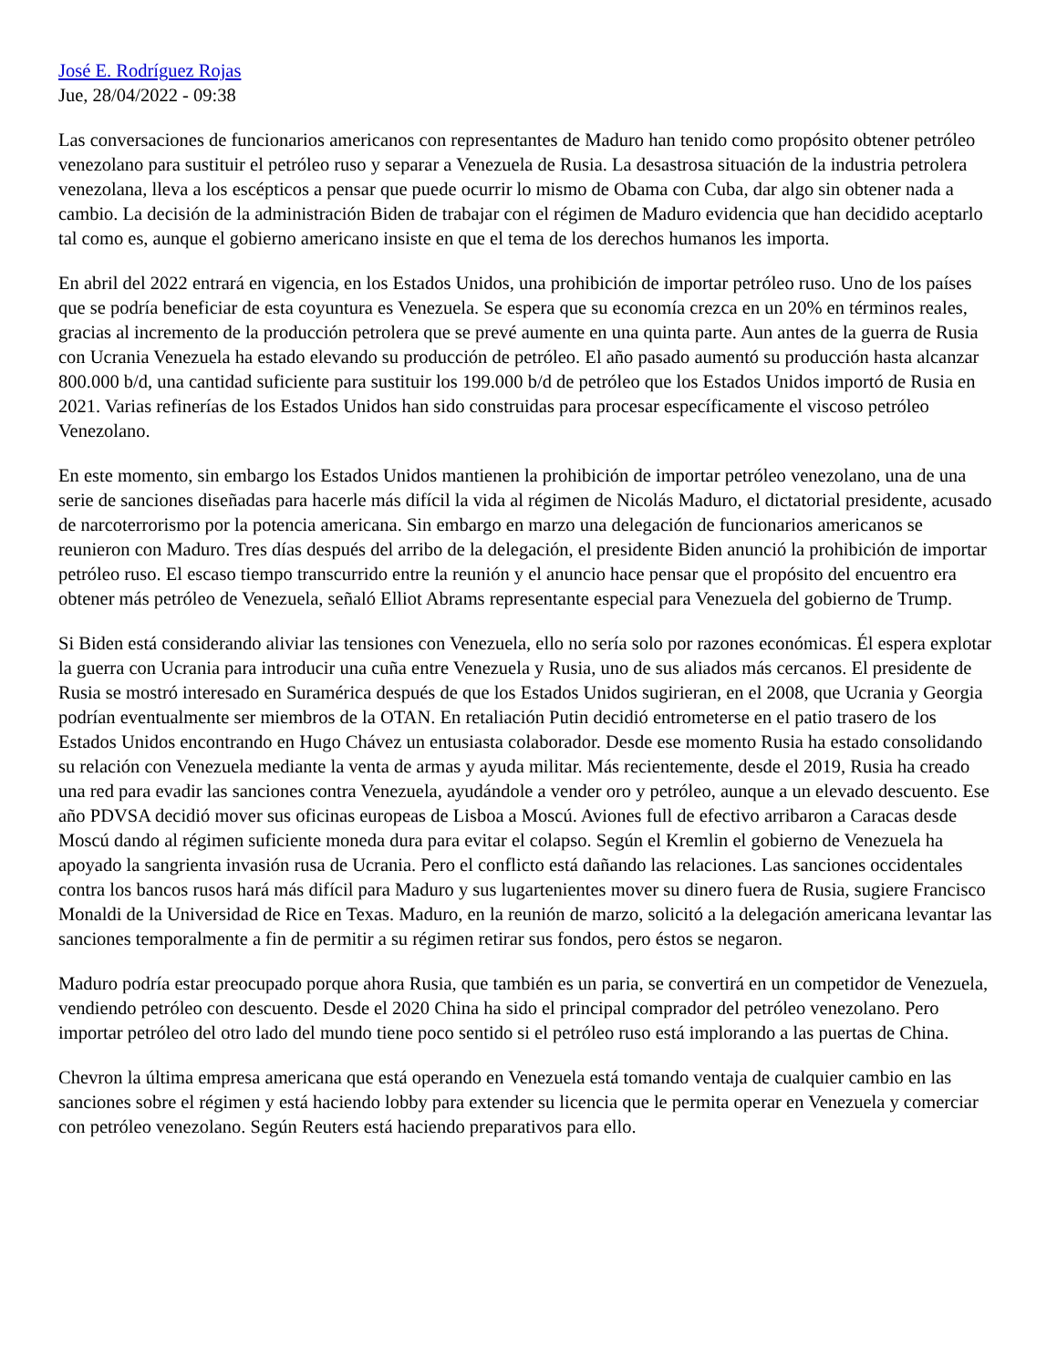José E. Rodríguez Rojas
Jue, 28/04/2022 - 09:38
Las conversaciones de funcionarios americanos con representantes de Maduro han tenido como propósito obtener petróleo venezolano para sustituir el petróleo ruso y separar a Venezuela de Rusia. La desastrosa situación de la industria petrolera venezolana, lleva a los escépticos a pensar que puede ocurrir lo mismo de Obama con Cuba, dar algo sin obtener nada a cambio. La decisión de la administración Biden de trabajar con el régimen de Maduro evidencia que han decidido aceptarlo tal como es, aunque el gobierno americano insiste en que el tema de los derechos humanos les importa.
En abril del 2022 entrará en vigencia, en los Estados Unidos, una prohibición de importar petróleo ruso. Uno de los países que se podría beneficiar de esta coyuntura es Venezuela. Se espera que su economía crezca en un 20% en términos reales, gracias al incremento de la producción petrolera que se prevé aumente en una quinta parte. Aun antes de la guerra de Rusia con Ucrania Venezuela ha estado elevando su producción de petróleo. El año pasado aumentó su producción hasta alcanzar 800.000 b/d, una cantidad suficiente para sustituir los 199.000 b/d de petróleo que los Estados Unidos importó de Rusia en 2021. Varias refinerías de los Estados Unidos han sido construidas para procesar específicamente el viscoso petróleo Venezolano.
En este momento, sin embargo los Estados Unidos mantienen la prohibición de importar petróleo venezolano, una de una serie de sanciones diseñadas para hacerle más difícil la vida al régimen de Nicolás Maduro, el dictatorial presidente, acusado de narcoterrorismo por la potencia americana. Sin embargo en marzo una delegación de funcionarios americanos se reunieron con Maduro. Tres días después del arribo de la delegación, el presidente Biden anunció la prohibición de importar petróleo ruso. El escaso tiempo transcurrido entre la reunión y el anuncio hace pensar que el propósito del encuentro era obtener más petróleo de Venezuela, señaló Elliot Abrams representante especial para Venezuela del gobierno de Trump.
Si Biden está considerando aliviar las tensiones con Venezuela, ello no sería solo por razones económicas. Él espera explotar la guerra con Ucrania para introducir una cuña entre Venezuela y Rusia, uno de sus aliados más cercanos. El presidente de Rusia se mostró interesado en Suramérica después de que los Estados Unidos sugirieran, en el 2008, que Ucrania y Georgia podrían eventualmente ser miembros de la OTAN. En retaliación Putin decidió entrometerse en el patio trasero de los Estados Unidos encontrando en Hugo Chávez un entusiasta colaborador. Desde ese momento Rusia ha estado consolidando su relación con Venezuela mediante la venta de armas y ayuda militar. Más recientemente, desde el 2019, Rusia ha creado una red para evadir las sanciones contra Venezuela, ayudándole a vender oro y petróleo, aunque a un elevado descuento. Ese año PDVSA decidió mover sus oficinas europeas de Lisboa a Moscú. Aviones full de efectivo arribaron a Caracas desde Moscú dando al régimen suficiente moneda dura para evitar el colapso. Según el Kremlin el gobierno de Venezuela ha apoyado la sangrienta invasión rusa de Ucrania. Pero el conflicto está dañando las relaciones. Las sanciones occidentales contra los bancos rusos hará más difícil para Maduro y sus lugartenientes mover su dinero fuera de Rusia, sugiere Francisco Monaldi de la Universidad de Rice en Texas. Maduro, en la reunión de marzo, solicitó a la delegación americana levantar las sanciones temporalmente a fin de permitir a su régimen retirar sus fondos, pero éstos se negaron.
Maduro podría estar preocupado porque ahora Rusia, que también es un paria, se convertirá en un competidor de Venezuela, vendiendo petróleo con descuento. Desde el 2020 China ha sido el principal comprador del petróleo venezolano. Pero importar petróleo del otro lado del mundo tiene poco sentido si el petróleo ruso está implorando a las puertas de China.
Chevron la última empresa americana que está operando en Venezuela está tomando ventaja de cualquier cambio en las sanciones sobre el régimen y está haciendo lobby para extender su licencia que le permita operar en Venezuela y comerciar con petróleo venezolano. Según Reuters está haciendo preparativos para ello.